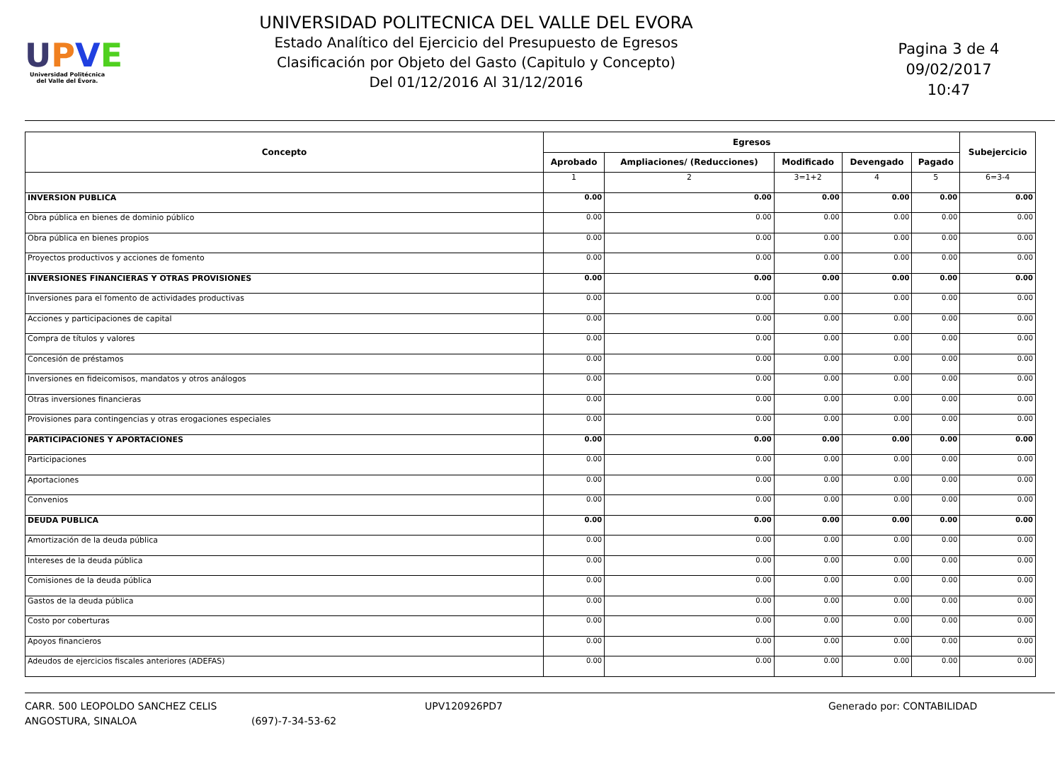UPVE
Universidad Politécnica
del Valle del Évora.
UNIVERSIDAD POLITECNICA DEL VALLE DEL EVORA
Estado Analítico del Ejercicio del Presupuesto de Egresos
Clasificación por Objeto del Gasto (Capitulo y Concepto)
Del 01/12/2016 Al 31/12/2016
Pagina 3 de 4
09/02/2017
10:47
| Concepto | Egresos | | | | | Subejercicio |
| --- | --- | --- | --- | --- | --- | --- |
| | Aprobado | Ampliaciones/ (Reducciones) | Modificado | Devengado | Pagado | |
| | 1 | 2 | 3=1+2 | 4 | 5 | 6=3-4 |
| INVERSION PUBLICA | 0.00 | 0.00 | 0.00 | 0.00 | 0.00 | 0.00 |
| Obra pública en bienes de dominio público | 0.00 | 0.00 | 0.00 | 0.00 | 0.00 | 0.00 |
| Obra pública en bienes propios | 0.00 | 0.00 | 0.00 | 0.00 | 0.00 | 0.00 |
| Proyectos productivos y acciones de fomento | 0.00 | 0.00 | 0.00 | 0.00 | 0.00 | 0.00 |
| INVERSIONES FINANCIERAS Y OTRAS PROVISIONES | 0.00 | 0.00 | 0.00 | 0.00 | 0.00 | 0.00 |
| Inversiones para el fomento de actividades productivas | 0.00 | 0.00 | 0.00 | 0.00 | 0.00 | 0.00 |
| Acciones y participaciones de capital | 0.00 | 0.00 | 0.00 | 0.00 | 0.00 | 0.00 |
| Compra de títulos y valores | 0.00 | 0.00 | 0.00 | 0.00 | 0.00 | 0.00 |
| Concesión de préstamos | 0.00 | 0.00 | 0.00 | 0.00 | 0.00 | 0.00 |
| Inversiones en fideicomisos, mandatos y otros análogos | 0.00 | 0.00 | 0.00 | 0.00 | 0.00 | 0.00 |
| Otras inversiones financieras | 0.00 | 0.00 | 0.00 | 0.00 | 0.00 | 0.00 |
| Provisiones para contingencias y otras erogaciones especiales | 0.00 | 0.00 | 0.00 | 0.00 | 0.00 | 0.00 |
| PARTICIPACIONES Y APORTACIONES | 0.00 | 0.00 | 0.00 | 0.00 | 0.00 | 0.00 |
| Participaciones | 0.00 | 0.00 | 0.00 | 0.00 | 0.00 | 0.00 |
| Aportaciones | 0.00 | 0.00 | 0.00 | 0.00 | 0.00 | 0.00 |
| Convenios | 0.00 | 0.00 | 0.00 | 0.00 | 0.00 | 0.00 |
| DEUDA PUBLICA | 0.00 | 0.00 | 0.00 | 0.00 | 0.00 | 0.00 |
| Amortización de la deuda pública | 0.00 | 0.00 | 0.00 | 0.00 | 0.00 | 0.00 |
| Intereses de la deuda pública | 0.00 | 0.00 | 0.00 | 0.00 | 0.00 | 0.00 |
| Comisiones de la deuda pública | 0.00 | 0.00 | 0.00 | 0.00 | 0.00 | 0.00 |
| Gastos de la deuda pública | 0.00 | 0.00 | 0.00 | 0.00 | 0.00 | 0.00 |
| Costo por coberturas | 0.00 | 0.00 | 0.00 | 0.00 | 0.00 | 0.00 |
| Apoyos financieros | 0.00 | 0.00 | 0.00 | 0.00 | 0.00 | 0.00 |
| Adeudos de ejercicios fiscales anteriores (ADEFAS) | 0.00 | 0.00 | 0.00 | 0.00 | 0.00 | 0.00 |
CARR. 500 LEOPOLDO SANCHEZ CELIS
ANGOSTURA, SINALOA
(697)-7-34-53-62 UPV120926PD7 Generado por: CONTABILIDAD